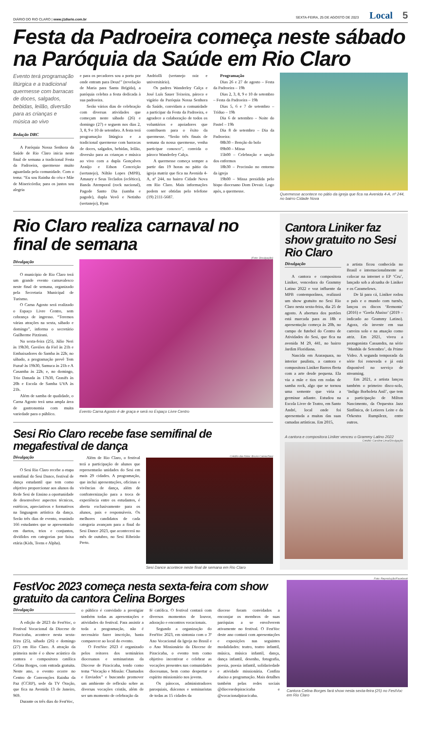DIÁRIO DO RIO CLARO | www.j1diario.com.br SEXTA-FEIRA, 25 DE AGOSTO DE 2023 Local 5
Festa da Padroeira começa neste sábado na Paróquia da Saúde em Rio Claro
Evento terá programação litúrgica e a tradicional quermesse com barracas de doces, salgados, bebidas, leilão, diversão para as crianças e música ao vivo
Redação DRC
A Paróquia Nossa Senhora da Saúde de Rio Claro inicia neste final de semana a tradicional Festa da Padroeira, quermesse muito aguardada pela comunidade. Com o tema: “Eu sou Rainha do céu e Mãe de Misericórdia; para os justos sou alegria
e para os pecadores sou a porta por onde entram para Deus!” (revelação de Maria para Santa Brígida), a paróquia celebra a festa dedicada à sua padroeira.
Serão vários dias de celebração com diversas atividades que começam neste sábado (26) e domingo (27) e seguem nos dias 2, 3, 8, 9 e 10 de setembro. A festa terá programação litúrgica e a tradicional quermesse com barracas de doces, salgados, bebidas, leilão, diversão para as crianças e música ao vivo com a dupla Gonçalves Araújo e Edson Conceição (sertanejo), Niltão Lopes (MPB), Amaury e Seus Teclados (eclético), Banda Atemporal (rock nacional), Pagode Santo Dia (samba e pagode), dupla Vovô e Netinho (sertanejo), Ryan
Andriolli (sertanejo raiz e universitário).
Os padres Wanderley Calça e José Luís Sauer Teixeira, pároco e vigário da Paróquia Nossa Senhora da Saúde, convidam a comunidade a participar da Festa da Padroeira, e agradece a colaboração de todos os voluntários e apoiadores que contribuem para o êxito da quermesse. “Serão três finais de semana da nossa quermesse, venha participar conosco”, convida o pároco Wanderley Calça.
A quermesse começa sempre a partir das 19 horas no pátio da igreja matriz que fica na Avenida 4-A, nº 244, no bairro Cidade Nova em Rio Claro. Mais informações podem ser obtidas pelo telefone (19) 2111-5687.
Programação
Dias 26 e 27 de agosto – Festa da Padroeira – 19h
Dias 2, 3, 8, 9 e 10 de setembro – Festa da Padroeira – 19h
Dias 5, 6 e 7 de setembro – Tríduo – 19h
Dia 6 de setembro – Noite do Pastel – 19h
Dia 8 de setembro – Dia da Padroeira:
08h30 – Benção do bolo
09h00 – Missa
15h00 – Celebração e unção dos enfermos
18h30 – Procissão no entorno da igreja
19h00 – Missa presidida pelo bispo diocesano Dom Devair. Logo após, a quermesse.
Quermesse acontece no pátio da igreja que fica na Avenida 4-A, nº 244, no bairro Cidade Nova
Rio Claro realiza carnaval no final de semana
(Foto: Divulgação)
Divulgação
O município de Rio Claro terá um grande evento carnavalesco neste final de semana, organizado pela Secretaria Municipal de Turismo.
O Carna Agosto será realizado o Espaço Livre Centro, sem cobrança de ingresso. “Teremos várias atrações na sexta, sábado e domingo”, informa o secretário Guilherme Pizzirani.
Na sexta-feira (25), Júlio Neri às 19h30, Gaviões da Fiel às 21h e Embaixadores do Samba às 22h; no sábado, a programação prevê Tem Fuzuê às 19h30, Samuca às 21h e A Casamba às 22h; e, no domingo, Trio Danada às 17h30, Grasifs às 20h e Escola de Samba UVA às 21h.
Além de samba de qualidade, o Carna Agosto terá uma ampla área de gastronomia com muita variedade para o público.
Evento Carna Agosto é de graça e será no Espaço Livre Centro
Sesi Rio Claro recebe fase semifinal de megafestival de dança
Divulgação
O Sesi Rio Claro recebe a etapa semifinal do Sesi Dance, festival de dança estudantil que tem como objetivo proporcionar aos alunos da Rede Sesi de Ensino a oportunidade de desenvolver aspectos técnicos, estéticos, apreciativos e formativos na linguagem artística da dança. Serão três dias de evento, reunindo 166 estudantes que se apresentarão em duetos, trios e conjuntos, divididos em categorias por faixa etária (Kids, Teens e Alpha).
Além de Rio Claro, o festival terá a participação de alunos que representarão unidades do Sesi em mais 29 cidades. A programação, que inclui apresentações, oficinas e vivências de dança, além de confraternização para a troca de experiência entre os estudantes, é aberta exclusivamente para os alunos, pais e responsáveis. Os melhores candidatos de cada categoria avançam para a final do Sesi Dance 2023, que acontecerá no mês de outubro, no Sesi Ribeirão Preto.
Crédito das fotos: Bruno Caires/Sesi
Sesi Dance acontece neste final de semana em Rio Claro
Cantora Liniker faz show gratuito no Sesi Rio Claro
Divulgação
A cantora e compositora Liniker, vencedora do Grammy Latino 2022 e voz influente da MPB contemporânea, realizará um show gratuito no Sesi Rio Claro nesta sexta-feira, dia 25 de agosto. A abertura dos portões está marcada para as 18h e apresentação começa às 20h, no campo de futebol do Centro de Atividades do Sesi, que fica na avenida M 29, 441, no bairro Jardim Floridiana.
Nascida em Araraquara, no interior paulista, a cantora e compositora Liniker Barros flerta com a arte desde pequena. Ela via a mãe e tios em rodas de samba rock, algo que se tornou uma semente que viria a germinar adiante. Estudou na Escola Livre de Teatro, em Santo André, local onde foi apresentada a muitas das suas camadas artísticas. Em 2015,
a artista ficou conhecida no Brasil e internacionalmente ao colocar na internet o EP ‘Cru’, lançado sob a alcunha de Liniker e os Caramelows.
De lá para cá, Liniker rodou o país e o mundo com turnês, lançou os discos ‘Remonta’ (2016) e ‘Goela Abaixo’ (2019 – indicado ao Grammy Latino). Agora, ela investe em sua carreira solo e na atuação como atriz. Em 2021, viveu a protagonista Cassandra, na série ‘Manhãs de Setembro’, da Prime Video. A segunda temporada da série foi renovada e já está disponível no serviço de streaming.
Em 2021, a artista lançou também o primeiro disco-solo, ‘Indigo Borboleta Anil’, que tem a participação de Milton Nascimento, da Orquestra Jazz Sinfônica, de Letieres Leite e da Orkestra Rumpilezz, entre outros.
A cantora e compositora Liniker venceu o Grammy Latino 2022
Crédito: Caroline Lima/Divulgação
FestVoc 2023 começa nesta sexta-feira com show gratuito da cantora Celina Borges
Divulgação
A edição de 2023 do FestVoc, o Festival Vocacional da Diocese de Piracicaba, acontece nesta sexta-feira (25), sábado (26) e domingo (27) em Rio Claro. A atração da primeira noite é o show acústico da cantora e compositora católica Celina Borges, com entrada gratuita. Neste ano, o evento ocorre no Centro de Convenções Rainha da Paz (CCRP), sede da TV Oração, que fica na Avenida 13 de Janeiro, 969.
Durante os três dias do FestVoc,
o público é convidado a prestigiar também todas as apresentações e atividades do festival. Para assistir a toda a programação, não é necessário fazer inscrição, basta comparecer ao local do evento.
O FestVoc 2023 é organizado pelos reitores dos seminários diocesanos e seminaristas da Diocese de Piracicaba, tendo como tema “Vocação e Missão: Chamados e Enviados” e buscando promover um ambiente de reflexão sobre as diversas vocações cristãs, além de ser um momento de celebração da
fé católica. O festival contará com diversos momentos de louvor, adoração e encontros vocacionais.
Segundo a organização do FestVoc 2023, em sintonia com o 3º Ano Vocacional da Igreja no Brasil e o Ano Missionário da Diocese de Piracicaba, o evento tem como objetivo incentivar e celebrar as vocações presentes nas comunidades diocesanas, bem como despertar o espírito missionário nos jovens.
Os párocos, administradores paroquiais, diáconos e seminaristas de todas as 15 cidades da
diocese foram convidados a encorajar os membros de suas paróquias a se envolverem ativamente no festival. O FestVoc deste ano contará com apresentações e exposições nas seguintes modalidades: teatro, teatro infantil, música, música infantil, dança, dança infantil, desenho, fotografia, poesia, poesia infantil, solidariedade e atividade missionária. Confira abaixo a programação. Mais detalhes também pelas redes sociais @diocesedepiracicaba e @vocacionalpiracicaba.
Foto: Reprodução/Facebook
Cantora Celina Borges fará show nesta sexta-feira (25) no FestVoc em Rio Claro